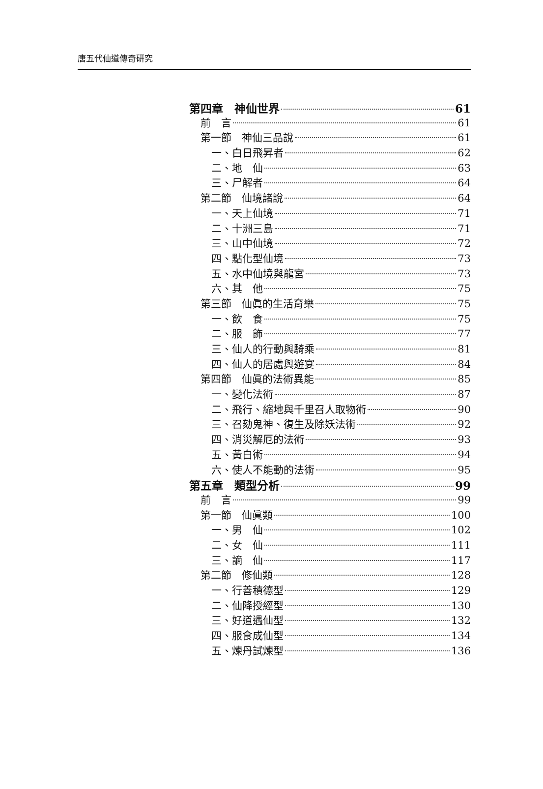唐五代仙道傳奇研究
第四章　神仙世界 61
前　言 61
第一節　神仙三品說 61
一、白日飛昇者 62
二、地　仙 63
三、尸解者 64
第二節　仙境諸說 64
一、天上仙境 71
二、十洲三島 71
三、山中仙境 72
四、點化型仙境 73
五、水中仙境與龍宮 73
六、其　他 75
第三節　仙眞的生活育樂 75
一、飲　食 75
二、服　飾 77
三、仙人的行動與騎乘 81
四、仙人的居處與遊宴 84
第四節　仙眞的法術異能 85
一、變化法術 87
二、飛行、縮地與千里召人取物術 90
三、召劾鬼神、復生及除妖法術 92
四、消災解厄的法術 93
五、黃白術 94
六、使人不能動的法術 95
第五章　類型分析 99
前　言 99
第一節　仙眞類 100
一、男　仙 102
二、女　仙 111
三、謫　仙 117
第二節　修仙類 128
一、行善積德型 129
二、仙降授經型 130
三、好道遇仙型 132
四、服食成仙型 134
五、煉丹試煉型 136